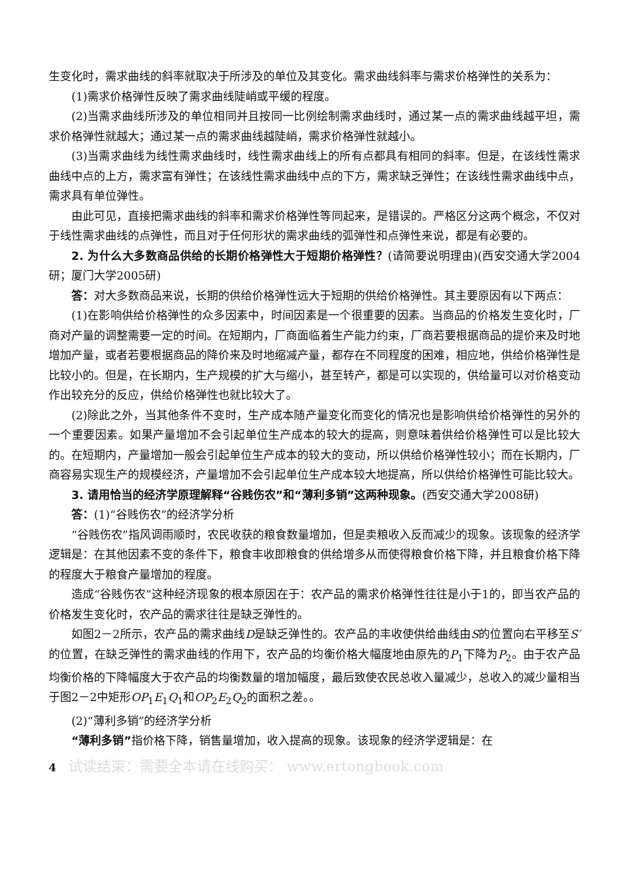生变化时，需求曲线的斜率就取决于所涉及的单位及其变化。需求曲线斜率与需求价格弹性的关系为：
(1)需求价格弹性反映了需求曲线陡峭或平缓的程度。
(2)当需求曲线所涉及的单位相同并且按同一比例绘制需求曲线时，通过某一点的需求曲线越平坦，需求价格弹性就越大；通过某一点的需求曲线越陡峭，需求价格弹性就越小。
(3)当需求曲线为线性需求曲线时，线性需求曲线上的所有点都具有相同的斜率。但是，在该线性需求曲线中点的上方，需求富有弹性；在该线性需求曲线中点的下方，需求缺乏弹性；在该线性需求曲线中点，需求具有单位弹性。
由此可见，直接把需求曲线的斜率和需求价格弹性等同起来，是错误的。严格区分这两个概念，不仅对于线性需求曲线的点弹性，而且对于任何形状的需求曲线的弧弹性和点弹性来说，都是有必要的。
2. 为什么大多数商品供给的长期价格弹性大于短期价格弹性？(请简要说明理由)(西安交通大学2004研；厦门大学2005研)
答：对大多数商品来说，长期的供给价格弹性远大于短期的供给价格弹性。其主要原因有以下两点：
(1)在影响供给价格弹性的众多因素中，时间因素是一个很重要的因素。当商品的价格发生变化时，厂商对产量的调整需要一定的时间。在短期内，厂商面临着生产能力约束，厂商若要根据商品的提价来及时地增加产量，或者若要根据商品的降价来及时地缩减产量，都存在不同程度的困难，相应地，供给价格弹性是比较小的。但是，在长期内，生产规模的扩大与缩小，甚至转产，都是可以实现的，供给量可以对价格变动作出较充分的反应，供给价格弹性也就比较大了。
(2)除此之外，当其他条件不变时，生产成本随产量变化而变化的情况也是影响供给价格弹性的另外的一个重要因素。如果产量增加不会引起单位生产成本的较大的提高，则意味着供给价格弹性可以是比较大的。在短期内，产量增加一般会引起单位生产成本的较大的变动，所以供给价格弹性较小；而在长期内，厂商容易实现生产的规模经济，产量增加不会引起单位生产成本较大地提高，所以供给价格弹性可能比较大。
3. 请用恰当的经济学原理解释“谷贱伤农”和“薄利多销”这两种现象。(西安交通大学2008研)
答：(1)“谷贱伤农”的经济学分析
“谷贱伤农”指风调雨顺时，农民收获的粮食数量增加，但是卖粮收入反而减少的现象。该现象的经济学逻辑是：在其他因素不变的条件下，粮食丰收即粮食的供给增多从而使得粮食价格下降，并且粮食价格下降的程度大于粮食产量增加的程度。
造成“谷贱伤农”这种经济现象的根本原因在于：农产品的需求价格弹性往往是小于1的，即当农产品的价格发生变化时，农产品的需求往往是缺乏弹性的。
如图2－2所示，农产品的需求曲线D是缺乏弹性的。农产品的丰收使供给曲线由S的位置向右平移至S′的位置，在缺乏弹性的需求曲线的作用下，农产品的均衡价格大幅度地由原先的P<sub>1</sub>下降为P<sub>2</sub>。由于农产品均衡价格的下降幅度大于农产品的均衡数量的增加幅度，最后致使农民总收入量减少，总收入的减少量相当于图2－2中矩形OP<sub>1</sub>E<sub>1</sub>Q<sub>1</sub>和OP<sub>2</sub>E<sub>2</sub>Q<sub>2</sub>的面积之差。。
(2)“薄利多销”的经济学分析
“薄利多销”指价格下降，销售量增加，收入提高的现象。该现象的经济学逻辑是：在
4 试读结束：需要全本请在线购买： www.ertongbook.com